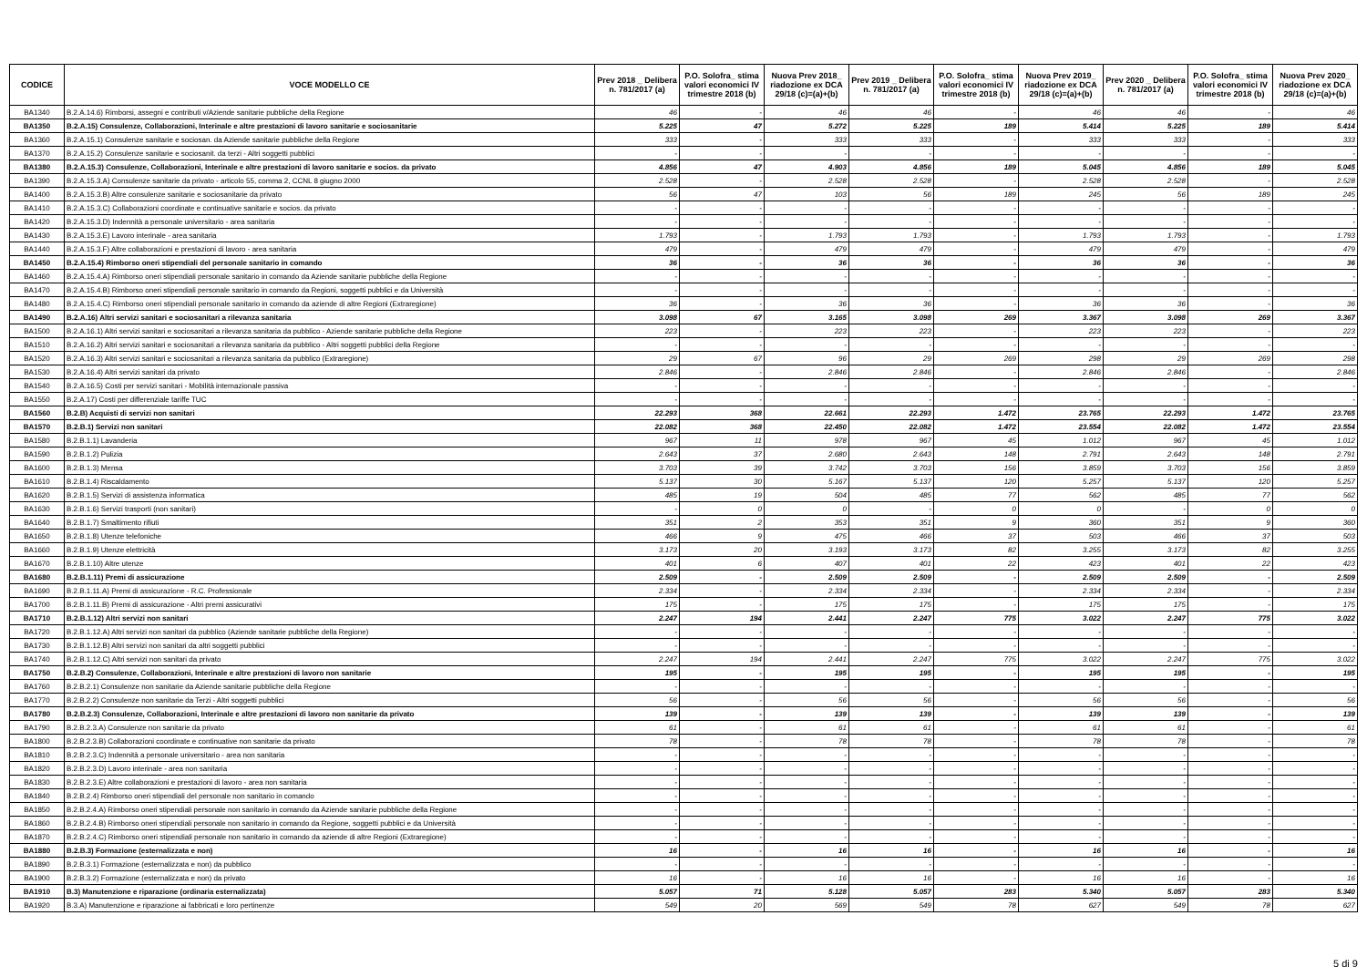| CODICE | VOCE MODELLO CE | Prev 2018 _ Delibera n. 781/2017 (a) | P.O. Solofra_ stima valori economici IV trimestre 2018 (b) | Nuova Prev 2018_ riadozione ex DCA 29/18 (c)=(a)+(b) | Prev 2019 _ Delibera n. 781/2017 (a) | P.O. Solofra_ stima valori economici IV trimestre 2018 (b) | Nuova Prev 2019_ riadozione ex DCA 29/18 (c)=(a)+(b) | Prev 2020 _ Delibera n. 781/2017 (a) | P.O. Solofra_ stima valori economici IV trimestre 2018 (b) | Nuova Prev 2020_ riadozione ex DCA 29/18 (c)=(a)+(b) |
| --- | --- | --- | --- | --- | --- | --- | --- | --- | --- | --- |
| BA1340 | B.2.A.14.6) Rimborsi, assegni e contributi v/Aziende sanitarie pubbliche della Regione | 46 | - | 46 | 46 | - | 46 | 46 | - | 46 |
| BA1350 | B.2.A.15) Consulenze, Collaborazioni, Interinale e altre prestazioni di lavoro sanitarie e sociosanitarie | 5.225 | 47 | 5.272 | 5.225 | 189 | 5.414 | 5.225 | 189 | 5.414 |
| BA1360 | B.2.A.15.1) Consulenze sanitarie e sociosan. da Aziende sanitarie pubbliche della Regione | 333 | - | 333 | 333 | - | 333 | 333 | - | 333 |
| BA1370 | B.2.A.15.2) Consulenze sanitarie e sociosanit. da terzi - Altri soggetti pubblici | - | - | - | - | - | - | - | - | - |
| BA1380 | B.2.A.15.3) Consulenze, Collaborazioni, Interinale e altre prestazioni di lavoro sanitarie e socios. da privato | 4.856 | 47 | 4.903 | 4.856 | 189 | 5.045 | 4.856 | 189 | 5.045 |
| BA1390 | B.2.A.15.3.A) Consulenze sanitarie da privato - articolo 55, comma 2, CCNL 8 giugno 2000 | 2.528 | - | 2.528 | 2.528 | - | 2.528 | 2.528 | - | 2.528 |
| BA1400 | B.2.A.15.3.B) Altre consulenze sanitarie e sociosanitarie da privato | 56 | 47 | 103 | 56 | 189 | 245 | 56 | 189 | 245 |
| BA1410 | B.2.A.15.3.C) Collaborazioni coordinate e continuative sanitarie e socios. da privato | - | - | - | - | - | - | - | - | - |
| BA1420 | B.2.A.15.3.D) Indennità a personale universitario - area sanitaria | - | - | - | - | - | - | - | - | - |
| BA1430 | B.2.A.15.3.E) Lavoro interinale - area sanitaria | 1.793 | - | 1.793 | 1.793 | - | 1.793 | 1.793 | - | 1.793 |
| BA1440 | B.2.A.15.3.F) Altre collaborazioni e prestazioni di lavoro - area sanitaria | 479 | - | 479 | 479 | - | 479 | 479 | - | 479 |
| BA1450 | B.2.A.15.4) Rimborso oneri stipendiali del personale sanitario in comando | 36 | - | 36 | 36 | - | 36 | 36 | - | 36 |
| BA1460 | B.2.A.15.4.A) Rimborso oneri stipendiali personale sanitario in comando da Aziende sanitarie pubbliche della Regione | - | - | - | - | - | - | - | - | - |
| BA1470 | B.2.A.15.4.B) Rimborso oneri stipendiali personale sanitario in comando da Regioni, soggetti pubblici e da Università | - | - | - | - | - | - | - | - | - |
| BA1480 | B.2.A.15.4.C) Rimborso oneri stipendiali personale sanitario in comando da aziende di altre Regioni (Extraregione) | 36 | - | 36 | 36 | - | 36 | 36 | - | 36 |
| BA1490 | B.2.A.16) Altri servizi sanitari e sociosanitari a rilevanza sanitaria | 3.098 | 67 | 3.165 | 3.098 | 269 | 3.367 | 3.098 | 269 | 3.367 |
| BA1500 | B.2.A.16.1) Altri servizi sanitari e sociosanitari a rilevanza sanitaria da pubblico - Aziende sanitarie pubbliche della Regione | 223 | - | 223 | 223 | - | 223 | 223 | - | 223 |
| BA1510 | B.2.A.16.2) Altri servizi sanitari e sociosanitari a rilevanza sanitaria da pubblico - Altri soggetti pubblici della Regione | - | - | - | - | - | - | - | - | - |
| BA1520 | B.2.A.16.3) Altri servizi sanitari e sociosanitari a rilevanza sanitaria da pubblico (Extraregione) | 29 | 67 | 96 | 29 | 269 | 298 | 29 | 269 | 298 |
| BA1530 | B.2.A.16.4) Altri servizi sanitari da privato | 2.846 | - | 2.846 | 2.846 | - | 2.846 | 2.846 | - | 2.846 |
| BA1540 | B.2.A.16.5) Costi per servizi sanitari - Mobilità internazionale passiva | - | - | - | - | - | - | - | - | - |
| BA1550 | B.2.A.17) Costi per differenziale tariffe TUC | - | - | - | - | - | - | - | - | - |
| BA1560 | B.2.B) Acquisti di servizi non sanitari | 22.293 | 368 | 22.661 | 22.293 | 1.472 | 23.765 | 22.293 | 1.472 | 23.765 |
| BA1570 | B.2.B.1) Servizi non sanitari | 22.082 | 368 | 22.450 | 22.082 | 1.472 | 23.554 | 22.082 | 1.472 | 23.554 |
| BA1580 | B.2.B.1.1) Lavanderia | 967 | 11 | 978 | 967 | 45 | 1.012 | 967 | 45 | 1.012 |
| BA1590 | B.2.B.1.2) Pulizia | 2.643 | 37 | 2.680 | 2.643 | 148 | 2.791 | 2.643 | 148 | 2.791 |
| BA1600 | B.2.B.1.3) Mensa | 3.703 | 39 | 3.742 | 3.703 | 156 | 3.859 | 3.703 | 156 | 3.859 |
| BA1610 | B.2.B.1.4) Riscaldamento | 5.137 | 30 | 5.167 | 5.137 | 120 | 5.257 | 5.137 | 120 | 5.257 |
| BA1620 | B.2.B.1.5) Servizi di assistenza informatica | 485 | 19 | 504 | 485 | 77 | 562 | 485 | 77 | 562 |
| BA1630 | B.2.B.1.6) Servizi trasporti (non sanitari) | - | 0 | 0 | - | 0 | 0 | - | 0 | 0 |
| BA1640 | B.2.B.1.7) Smaltimento rifiuti | 351 | 2 | 353 | 351 | 9 | 360 | 351 | 9 | 360 |
| BA1650 | B.2.B.1.8) Utenze telefoniche | 466 | 9 | 475 | 466 | 37 | 503 | 466 | 37 | 503 |
| BA1660 | B.2.B.1.9) Utenze elettricità | 3.173 | 20 | 3.193 | 3.173 | 82 | 3.255 | 3.173 | 82 | 3.255 |
| BA1670 | B.2.B.1.10) Altre utenze | 401 | 6 | 407 | 401 | 22 | 423 | 401 | 22 | 423 |
| BA1680 | B.2.B.1.11) Premi di assicurazione | 2.509 | - | 2.509 | 2.509 | - | 2.509 | 2.509 | - | 2.509 |
| BA1690 | B.2.B.1.11.A) Premi di assicurazione - R.C. Professionale | 2.334 | - | 2.334 | 2.334 | - | 2.334 | 2.334 | - | 2.334 |
| BA1700 | B.2.B.1.11.B) Premi di assicurazione - Altri premi assicurativi | 175 | - | 175 | 175 | - | 175 | 175 | - | 175 |
| BA1710 | B.2.B.1.12) Altri servizi non sanitari | 2.247 | 194 | 2.441 | 2.247 | 775 | 3.022 | 2.247 | 775 | 3.022 |
| BA1720 | B.2.B.1.12.A) Altri servizi non sanitari da pubblico (Aziende sanitarie pubbliche della Regione) | - | - | - | - | - | - | - | - | - |
| BA1730 | B.2.B.1.12.B) Altri servizi non sanitari da altri soggetti pubblici | - | - | - | - | - | - | - | - | - |
| BA1740 | B.2.B.1.12.C) Altri servizi non sanitari da privato | 2.247 | 194 | 2.441 | 2.247 | 775 | 3.022 | 2.247 | 775 | 3.022 |
| BA1750 | B.2.B.2) Consulenze, Collaborazioni, Interinale e altre prestazioni di lavoro non sanitarie | 195 | - | 195 | 195 | - | 195 | 195 | - | 195 |
| BA1760 | B.2.B.2.1) Consulenze non sanitarie da Aziende sanitarie pubbliche della Regione | - | - | - | - | - | - | - | - | - |
| BA1770 | B.2.B.2.2) Consulenze non sanitarie da Terzi - Altri soggetti pubblici | 56 | - | 56 | 56 | - | 56 | 56 | - | 56 |
| BA1780 | B.2.B.2.3) Consulenze, Collaborazioni, Interinale e altre prestazioni di lavoro non sanitarie da privato | 139 | - | 139 | 139 | - | 139 | 139 | - | 139 |
| BA1790 | B.2.B.2.3.A) Consulenze non sanitarie da privato | 61 | - | 61 | 61 | - | 61 | 61 | - | 61 |
| BA1800 | B.2.B.2.3.B) Collaborazioni coordinate e continuative non sanitarie da privato | 78 | - | 78 | 78 | - | 78 | 78 | - | 78 |
| BA1810 | B.2.B.2.3.C) Indennità a personale universitario - area non sanitaria | - | - | - | - | - | - | - | - | - |
| BA1820 | B.2.B.2.3.D) Lavoro interinale - area non sanitaria | - | - | - | - | - | - | - | - | - |
| BA1830 | B.2.B.2.3.E) Altre collaborazioni e prestazioni di lavoro - area non sanitaria | - | - | - | - | - | - | - | - | - |
| BA1840 | B.2.B.2.4) Rimborso oneri stipendiali del personale non sanitario in comando | - | - | - | - | - | - | - | - | - |
| BA1850 | B.2.B.2.4.A) Rimborso oneri stipendiali personale non sanitario in comando da Aziende sanitarie pubbliche della Regione | - | - | - | - | - | - | - | - | - |
| BA1860 | B.2.B.2.4.B) Rimborso oneri stipendiali personale non sanitario in comando da Regione, soggetti pubblici e da Università | - | - | - | - | - | - | - | - | - |
| BA1870 | B.2.B.2.4.C) Rimborso oneri stipendiali personale non sanitario in comando da aziende di altre Regioni (Extraregione) | - | - | - | - | - | - | - | - | - |
| BA1880 | B.2.B.3) Formazione (esternalizzata e non) | 16 | - | 16 | 16 | - | 16 | 16 | - | 16 |
| BA1890 | B.2.B.3.1) Formazione (esternalizzata e non) da pubblico | - | - | - | - | - | - | - | - | - |
| BA1900 | B.2.B.3.2) Formazione (esternalizzata e non) da privato | 16 | - | 16 | 16 | - | 16 | 16 | - | 16 |
| BA1910 | B.3) Manutenzione e riparazione (ordinaria esternalizzata) | 5.057 | 71 | 5.128 | 5.057 | 283 | 5.340 | 5.057 | 283 | 5.340 |
| BA1920 | B.3.A) Manutenzione e riparazione ai fabbricati e loro pertinenze | 549 | 20 | 569 | 549 | 78 | 627 | 549 | 78 | 627 |
5 di 9